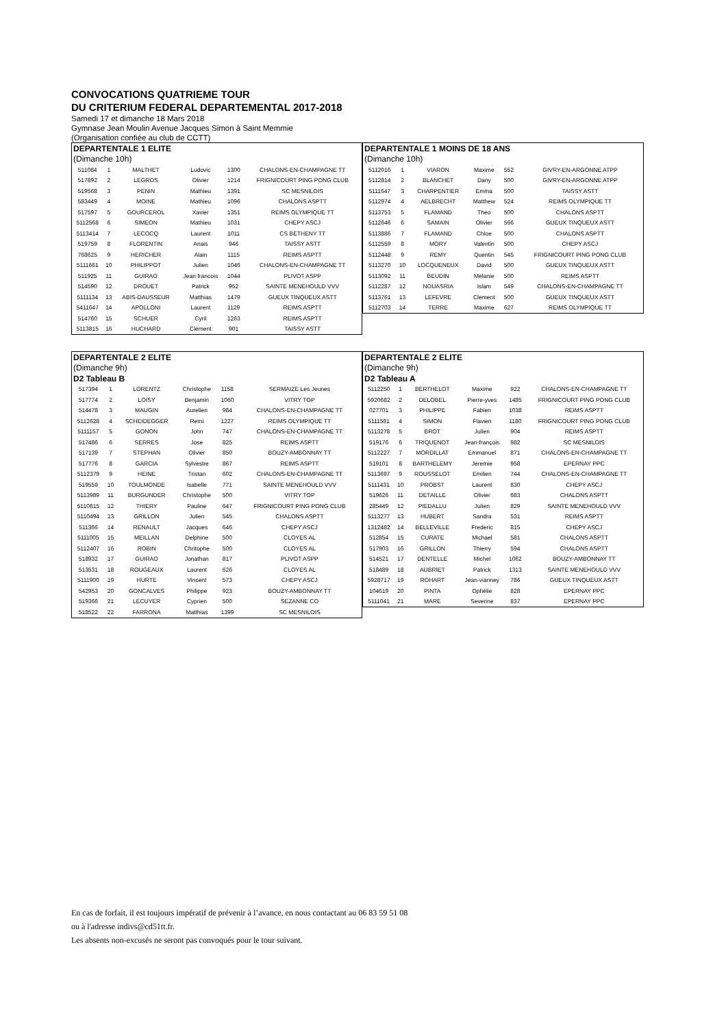CONVOCATIONS QUATRIEME TOUR
DU CRITERIUM FEDERAL DEPARTEMENTAL 2017-2018
Samedi 17 et dimanche 18 Mars 2018
Gymnase Jean Moulin Avenue Jacques Simon à Saint Memmie
(Organisation confiée au club de CCTT)
| DEPARTENTALE 1 ELITE | | | | | |
| (Dimanche 10h) | | | | | |
| 511084 | 1 | MALTHET | Ludovic | 1300 | CHALONS-EN-CHAMPAGNE TT |
| 517892 | 2 | LEGROS | Olivier | 1214 | FRIGNICOURT PING PONG CLUB |
| 519568 | 3 | PENIN | Mathieu | 1391 | SC MESNILOIS |
| 583449 | 4 | MOINE | Mathieu | 1096 | CHALONS ASPTT |
| 517597 | 5 | GOURCEROL | Xavier | 1351 | REIMS OLYMPIQUE TT |
| 5112568 | 6 | SIMEON | Mathieu | 1031 | CHEPY ASCJ |
| 5113414 | 7 | LECOCQ | Laurent | 1011 | CS BETHENY TT |
| 519759 | 8 | FLORENTIN | Anais | 946 | TAISSY ASTT |
| 768625 | 9 | HERICHER | Alain | 1115 | REIMS ASPTT |
| 5111661 | 10 | PHILIPPOT | Julien | 1046 | CHALONS-EN-CHAMPAGNE TT |
| 511925 | 11 | GUIRAO | Jean francois | 1044 | PLIVOT ASPP |
| 514590 | 12 | DROUET | Patrick | 952 | SAINTE MENEHOULD VVV |
| 5111134 | 13 | ABIS-DAUSSEUR | Matthias | 1479 | GUEUX TINQUEUX ASTT |
| 5411647 | 14 | APOLLONI | Laurent | 1129 | REIMS ASPTT |
| 514760 | 15 | SCHUER | Cyril | 1263 | REIMS ASPTT |
| 5113815 | 16 | HUCHARD | Clément | 901 | TAISSY ASTT |
| DEPARTENTALE 1 MOINS DE 18 ANS | | | | | |
| (Dimanche 10h) | | | | | |
| 5112016 | 1 | VIARON | Maxime | 552 | GIVRY-EN-ARGONNE ATPP |
| 5112814 | 2 | BLANCHET | Dany | 500 | GIVRY-EN-ARGONNE ATPP |
| 5111647 | 3 | CHARPENTIER | Emma | 500 | TAISSY ASTT |
| 5112974 | 4 | AELBRECHT | Matthew | 524 | REIMS OLYMPIQUE TT |
| 5113753 | 5 | FLAMAND | Theo | 500 | CHALONS ASPTT |
| 5112646 | 6 | SAMAIN | Olivier | 566 | GUEUX TINQUEUX ASTT |
| 5113886 | 7 | FLAMAND | Chloe | 500 | CHALONS ASPTT |
| 5112559 | 8 | MORY | Valentin | 500 | CHEPY ASCJ |
| 5112448 | 9 | REMY | Quentin | 545 | FRIGNICOURT PING PONG CLUB |
| 5113270 | 10 | LOCQUENEUX | David | 500 | GUEUX TINQUEUX ASTT |
| 5113092 | 11 | BEUDIN | Melanie | 500 | REIMS ASPTT |
| 5112287 | 12 | NOUASRIA | Islam | 549 | CHALONS-EN-CHAMPAGNE TT |
| 5113761 | 13 | LEFEVRE | Clement | 500 | GUEUX TINQUEUX ASTT |
| 5112703 | 14 | TERRE | Maxime | 627 | REIMS OLYMPIQUE TT |
| DEPARTENTALE 2 ELITE | | | | | |
| (Dimanche 9h) | | | | | |
| D2 Tableau B | | | | | |
| 517394 | 1 | LORENTZ | Christophe | 1158 | SERMAIZE Les Jeunes |
| 517774 | 2 | LOISY | Benjamin | 1060 | VITRY TOP |
| 514478 | 3 | MAUGIN | Aurelien | 984 | CHALONS-EN-CHAMPAGNE TT |
| 5112628 | 4 | SCHEIDEGGER | Remi | 1227 | REIMS OLYMPIQUE TT |
| 5111157 | 5 | GONON | John | 747 | CHALONS-EN-CHAMPAGNE TT |
| 517486 | 6 | SERRES | Jose | 825 | REIMS ASPTT |
| 517139 | 7 | STEPHAN | Olivier | 850 | BOUZY-AMBONNAY TT |
| 517776 | 8 | GARCIA | Sylvestre | 867 | REIMS ASPTT |
| 5112379 | 9 | HEINE | Tristan | 602 | CHALONS-EN-CHAMPAGNE TT |
| 519559 | 10 | TOULMONDE | Isabelle | 771 | SAINTE MENEHOULD VVV |
| 5113989 | 11 | BURGUNDER | Christophe | 500 | VITRY TOP |
| 5110815 | 12 | THIERY | Pauline | 647 | FRIGNICOURT PING PONG CLUB |
| 5110494 | 13 | GRILLON | Julien | 545 | CHALONS ASPTT |
| 511366 | 14 | RENAULT | Jacques | 646 | CHEPY ASCJ |
| 5111005 | 15 | MEILLAN | Delphine | 500 | CLOYES AL |
| 5112407 | 16 | ROBIN | Chritophe | 500 | CLOYES AL |
| 518932 | 17 | GUIRAO | Jonathan | 817 | PLIVOT ASPP |
| 513531 | 18 | ROUGEAUX | Laurent | 626 | CLOYES AL |
| 5111900 | 19 | HURTE | Vincent | 573 | CHEPY ASCJ |
| 542953 | 20 | GONCALVES | Philippe | 923 | BOUZY-AMBONNAY TT |
| 519366 | 21 | LECUYER | Cyprien | 500 | SEZANNE CO |
| 518522 | 22 | FARRONA | Matthias | 1399 | SC MESNILOIS |
| DEPARTENTALE 2 ELITE | | | | | |
| (Dimanche 9h) | | | | | |
| D2 Tableau A | | | | | |
| 5112250 | 1 | BERTHELOT | Maxime | 922 | CHALONS-EN-CHAMPAGNE TT |
| 5920682 | 2 | DELOBEL | Pierre-yves | 1485 | FRIGNICOURT PING PONG CLUB |
| 027701 | 3 | PHILIPPE | Fabien | 1038 | REIMS ASPTT |
| 5111581 | 4 | SIMON | Flavien | 1180 | FRIGNICOURT PING PONG CLUB |
| 5113278 | 5 | BROT | Julien | 904 | REIMS ASPTT |
| 519176 | 6 | TRIQUENOT | Jean-françois | 982 | SC MESNILOIS |
| 5112227 | 7 | MORDILLAT | Emmanuel | 871 | CHALONS-EN-CHAMPAGNE TT |
| 519101 | 8 | BARTHELEMY | Jeremie | 958 | EPERNAY PPC |
| 5113697 | 9 | ROUSSELOT | Emilien | 744 | CHALONS-EN-CHAMPAGNE TT |
| 5111431 | 10 | PROBST | Laurent | 830 | CHEPY ASCJ |
| 519626 | 11 | DETAILLE | Olivier | 683 | CHALONS ASPTT |
| 285449 | 12 | PIEDALLU | Julien | 829 | SAINTE MENEHOULD VVV |
| 5113277 | 13 | HUBERT | Sandra | 531 | REIMS ASPTT |
| 1312482 | 14 | BELLEVILLE | Frederic | 815 | CHEPY ASCJ |
| 512854 | 15 | CURATE | Michael | 581 | CHALONS ASPTT |
| 517903 | 16 | GRILLON | Thierry | 594 | CHALONS ASPTT |
| 514521 | 17 | DENTELLE | Michel | 1062 | BOUZY-AMBONNAY TT |
| 518489 | 18 | AUBRIET | Patrick | 1313 | SAINTE MENEHOULD VVV |
| 5928717 | 19 | ROHART | Jean-vianney | 786 | GUEUX TINQUEUX ASTT |
| 104619 | 20 | PINTA | Ophélie | 828 | EPERNAY PPC |
| 5111041 | 21 | MARE | Severine | 837 | EPERNAY PPC |
En cas de forfait, il est toujours impératif de prévenir à l’avance, en nous contactant au 06 83 59 51 08
ou à l'adresse indivs@cd51tt.fr.
Les absents non-excusés ne seront pas convoqués pour le tour suivant.